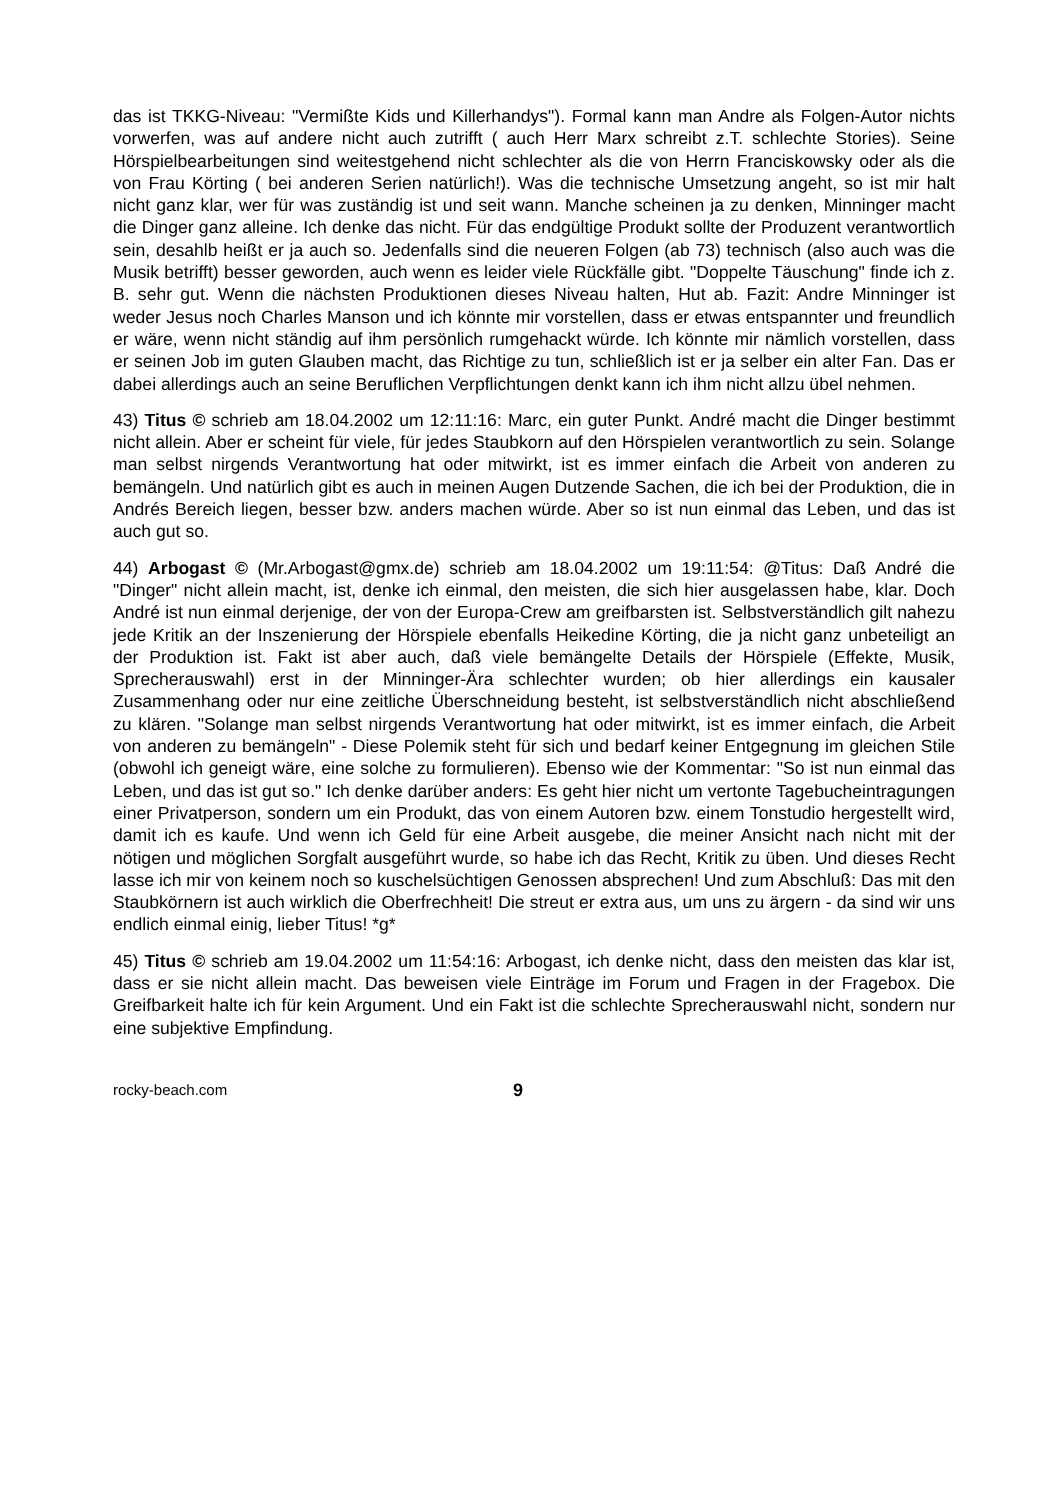das ist TKKG-Niveau: "Vermißte Kids und Killerhandys"). Formal kann man Andre als Folgen-Autor nichts vorwerfen, was auf andere nicht auch zutrifft ( auch Herr Marx schreibt z.T. schlechte Stories). Seine Hörspielbearbeitungen sind weitestgehend nicht schlechter als die von Herrn Franciskowsky oder als die von Frau Körting ( bei anderen Serien natürlich!). Was die technische Umsetzung angeht, so ist mir halt nicht ganz klar, wer für was zuständig ist und seit wann. Manche scheinen ja zu denken, Minninger macht die Dinger ganz alleine. Ich denke das nicht. Für das endgültige Produkt sollte der Produzent verantwortlich sein, desahlb heißt er ja auch so. Jedenfalls sind die neueren Folgen (ab 73) technisch (also auch was die Musik betrifft) besser geworden, auch wenn es leider viele Rückfälle gibt. "Doppelte Täuschung" finde ich z. B. sehr gut. Wenn die nächsten Produktionen dieses Niveau halten, Hut ab. Fazit: Andre Minninger ist weder Jesus noch Charles Manson und ich könnte mir vorstellen, dass er etwas entspannter und freundlich er wäre, wenn nicht ständig auf ihm persönlich rumgehackt würde. Ich könnte mir nämlich vorstellen, dass er seinen Job im guten Glauben macht, das Richtige zu tun, schließlich ist er ja selber ein alter Fan. Das er dabei allerdings auch an seine Beruflichen Verpflichtungen denkt kann ich ihm nicht allzu übel nehmen.
43) Titus © schrieb am 18.04.2002 um 12:11:16: Marc, ein guter Punkt. André macht die Dinger bestimmt nicht allein. Aber er scheint für viele, für jedes Staubkorn auf den Hörspielen verantwortlich zu sein. Solange man selbst nirgends Verantwortung hat oder mitwirkt, ist es immer einfach die Arbeit von anderen zu bemängeln. Und natürlich gibt es auch in meinen Augen Dutzende Sachen, die ich bei der Produktion, die in Andrés Bereich liegen, besser bzw. anders machen würde. Aber so ist nun einmal das Leben, und das ist auch gut so.
44) Arbogast © (Mr.Arbogast@gmx.de) schrieb am 18.04.2002 um 19:11:54: @Titus: Daß André die "Dinger" nicht allein macht, ist, denke ich einmal, den meisten, die sich hier ausgelassen habe, klar. Doch André ist nun einmal derjenige, der von der Europa-Crew am greifbarsten ist. Selbstverständlich gilt nahezu jede Kritik an der Inszenierung der Hörspiele ebenfalls Heikedine Körting, die ja nicht ganz unbeteiligt an der Produktion ist. Fakt ist aber auch, daß viele bemängelte Details der Hörspiele (Effekte, Musik, Sprecherauswahl) erst in der Minninger-Ära schlechter wurden; ob hier allerdings ein kausaler Zusammenhang oder nur eine zeitliche Überschneidung besteht, ist selbstverständlich nicht abschließend zu klären. "Solange man selbst nirgends Verantwortung hat oder mitwirkt, ist es immer einfach, die Arbeit von anderen zu bemängeln" - Diese Polemik steht für sich und bedarf keiner Entgegnung im gleichen Stile (obwohl ich geneigt wäre, eine solche zu formulieren). Ebenso wie der Kommentar: "So ist nun einmal das Leben, und das ist gut so." Ich denke darüber anders: Es geht hier nicht um vertonte Tagebucheintragungen einer Privatperson, sondern um ein Produkt, das von einem Autoren bzw. einem Tonstudio hergestellt wird, damit ich es kaufe. Und wenn ich Geld für eine Arbeit ausgebe, die meiner Ansicht nach nicht mit der nötigen und möglichen Sorgfalt ausgeführt wurde, so habe ich das Recht, Kritik zu üben. Und dieses Recht lasse ich mir von keinem noch so kuschelsüchtigen Genossen absprechen! Und zum Abschluß: Das mit den Staubkörnern ist auch wirklich die Oberfrechheit! Die streut er extra aus, um uns zu ärgern - da sind wir uns endlich einmal einig, lieber Titus! *g*
45) Titus © schrieb am 19.04.2002 um 11:54:16: Arbogast, ich denke nicht, dass den meisten das klar ist, dass er sie nicht allein macht. Das beweisen viele Einträge im Forum und Fragen in der Fragebox. Die Greifbarkeit halte ich für kein Argument. Und ein Fakt ist die schlechte Sprecherauswahl nicht, sondern nur eine subjektive Empfindung.
rocky-beach.com 9